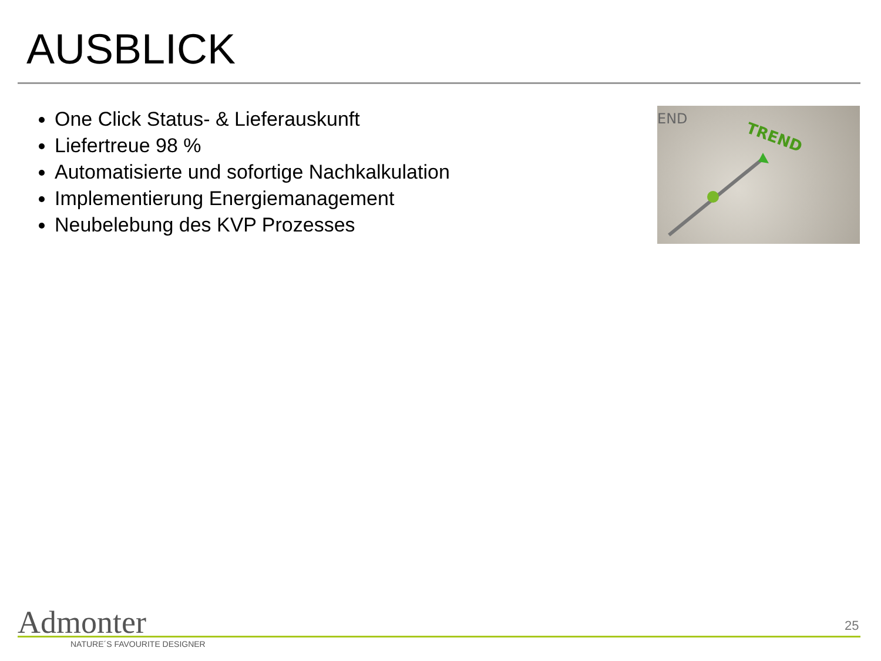AUSBLICK
One Click Status- & Lieferauskunft
Liefertreue 98 %
Automatisierte und sofortige Nachkalkulation
Implementierung Energiemanagement
Neubelebung des KVP Prozesses
END
TREND
Admonter
NATURE´S FAVOURITE DESIGNER
25